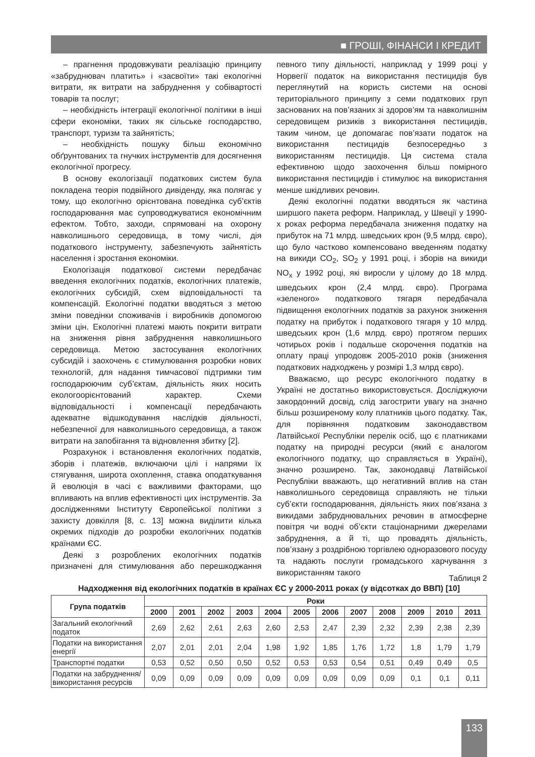■ ГРОШІ, ФІНАНСИ І КРЕДИТ
– прагнення продовжувати реалізацію принципу «забруднювач платить» і «засвоїти» такі екологічні витрати, як витрати на забруднення у собівартості товарів та послуг;
– необхідність інтеграції екологічної політики в інші сфери економіки, таких як сільське господарство, транспорт, туризм та зайнятість;
– необхідність пошуку більш економічно обґрунтованих та гнучких інструментів для досягнення екологічної прогресу.
В основу екологізації податкових систем була покладена теорія подвійного дивіденду, яка полягає у тому, що екологічно орієнтована поведінка суб’єктів господарювання має супроводжуватися економічним ефектом. Тобто, заходи, спрямовані на охорону навколишнього середовища, в тому числі, дія податкового інструменту, забезпечують зайнятість населення і зростання економіки.
Екологізація податкової системи передбачає введення екологічних податків, екологічних платежів, екологічних субсидій, схем відповідальності та компенсацій. Екологічні податки вводяться з метою зміни поведінки споживачів і виробників допомогою зміни цін. Екологічні платежі мають покрити витрати на зниження рівня забруднення навколишнього середовища. Метою застосування екологічних субсидій і заохочень є стимулювання розробки нових технологій, для надання тимчасової підтримки тим господарюючим суб’єктам, діяльність яких носить екологоорієнтований характер. Схеми відповідальності і компенсації передбачають адекватне відшкодування наслідків діяльності, небезпечної для навколишнього середовища, а також витрати на запобігання та відновлення збитку [2].
Розрахунок і встановлення екологічних податків, зборів і платежів, включаючи цілі і напрями їх стягування, широта охоплення, ставка оподаткування й еволюція в часі є важливими факторами, що впливають на вплив ефективності цих інструментів. За дослідженнями Інституту Європейської політики з захисту довкілля [8, с. 13] можна виділити кілька окремих підходів до розробки екологічних податків країнами ЄС.
Деякі з розроблених екологічних податків призначені для стимулювання або перешкоджання певного типу діяльності, наприклад у 1999 році у Норвегії податок на використання пестицидів був переглянутий на користь системи на основі територіального принципу з семи податкових груп заснованих на пов’язаних зі здоров’ям та навколишнім середовищем ризиків з використання пестицидів, таким чином, це допомагає пов’язати податок на використання пестицидів безпосередньо з використанням пестицидів. Ця система стала ефективною щодо заохочення більш помірного використання пестицидів і стимулює на використання менше шкідливих речовин.
Деякі екологічні податки вводяться як частина ширшого пакета реформ. Наприклад, у Швеції у 1990-х роках реформа передбачала зниження податку на прибуток на 71 млрд. шведських крон (9,5 млрд. євро), що було частково компенсовано введенням податку на викиди CO<sub>2</sub>, SO<sub>2</sub> у 1991 році, і зборів на викиди NO<sub>x</sub> у 1992 році, які виросли у цілому до 18 млрд. шведських крон (2,4 млрд. євро). Програма «зеленого» податкового тягаря передбачала підвищення екологічних податків за рахунок зниження податку на прибуток і податкового тягаря у 10 млрд. шведських крон (1,6 млрд. євро) протягом перших чотирьох років і подальше скорочення податків на оплату праці упродовж 2005-2010 років (зниження податкових надходжень у розмірі 1,3 млрд євро).
Вважаємо, що ресурс екологічного податку в Україні не достатньо використовується. Досліджуючи закордонний досвід, слід загострити увагу на значно більш розширеному колу платників цього податку. Так, для порівняння податковим законодавством Латвійської Республіки перелік осіб, що є платниками податку на природні ресурси (який є аналогом екологічного податку, що справляється в Україні), значно розширено. Так, законодавці Латвійської Республіки вважають, що негативний вплив на стан навколишнього середовища справляють не тільки суб’єкти господарювання, діяльність яких пов’язана з викидами забруднювальних речовин в атмосферне повітря чи водні об’єкти стаціонарними джерелами забруднення, а й ті, що провадять діяльність, пов’язану з роздрібною торгівлею одноразового посуду та надають послуги громадського харчування з використанням такого
Таблиця 2
Надходження від екологічних податків в країнах ЄС у 2000-2011 роках (у відсотках до ВВП) [10]
| Група податків | Роки | | | | | | | | | | | |
| --- | --- | --- | --- | --- | --- | --- | --- | --- | --- | --- | --- | --- |
| | 2000 | 2001 | 2002 | 2003 | 2004 | 2005 | 2006 | 2007 | 2008 | 2009 | 2010 | 2011 |
| Загальний екологічний податок | 2,69 | 2,62 | 2,61 | 2,63 | 2,60 | 2,53 | 2,47 | 2,39 | 2,32 | 2,39 | 2,38 | 2,39 |
| Податки на використання енергії | 2,07 | 2,01 | 2,01 | 2,04 | 1,98 | 1,92 | 1,85 | 1,76 | 1,72 | 1,8 | 1,79 | 1,79 |
| Транспортні податки | 0,53 | 0,52 | 0,50 | 0,50 | 0,52 | 0,53 | 0,53 | 0,54 | 0,51 | 0,49 | 0,49 | 0,5 |
| Податки на забруднення/ використання ресурсів | 0,09 | 0,09 | 0,09 | 0,09 | 0,09 | 0,09 | 0,09 | 0,09 | 0,09 | 0,1 | 0,1 | 0,11 |
133